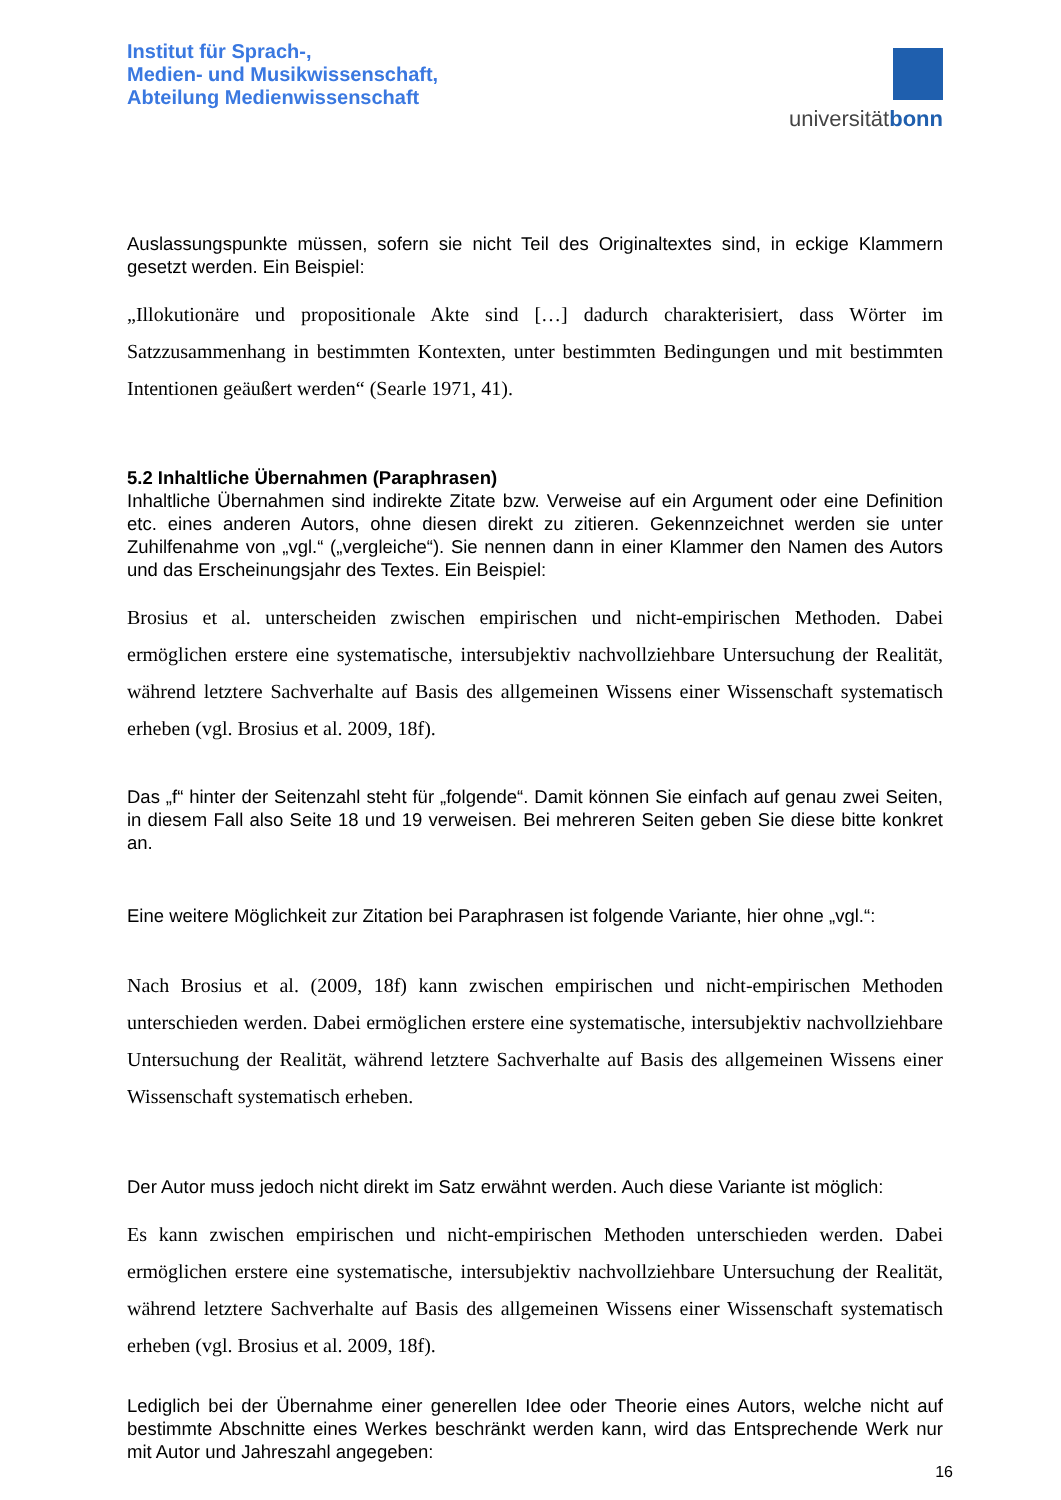Institut für Sprach-,
Medien- und Musikwissenschaft,
Abteilung Medienwissenschaft
universitätbonn
Auslassungspunkte müssen, sofern sie nicht Teil des Originaltextes sind, in eckige Klammern gesetzt werden. Ein Beispiel:
„Illokutionäre und propositionale Akte sind […] dadurch charakterisiert, dass Wörter im Satzzusammenhang in bestimmten Kontexten, unter bestimmten Bedingungen und mit bestimmten Intentionen geäußert werden“ (Searle 1971, 41).
5.2 Inhaltliche Übernahmen (Paraphrasen)
Inhaltliche Übernahmen sind indirekte Zitate bzw. Verweise auf ein Argument oder eine Definition etc. eines anderen Autors, ohne diesen direkt zu zitieren. Gekennzeichnet werden sie unter Zuhilfenahme von „vgl.“ („vergleiche“). Sie nennen dann in einer Klammer den Namen des Autors und das Erscheinungsjahr des Textes. Ein Beispiel:
Brosius et al. unterscheiden zwischen empirischen und nicht-empirischen Methoden. Dabei ermöglichen erstere eine systematische, intersubjektiv nachvollziehbare Untersuchung der Realität, während letztere Sachverhalte auf Basis des allgemeinen Wissens einer Wissenschaft systematisch erheben (vgl. Brosius et al. 2009, 18f).
Das „f“ hinter der Seitenzahl steht für „folgende“. Damit können Sie einfach auf genau zwei Seiten, in diesem Fall also Seite 18 und 19 verweisen. Bei mehreren Seiten geben Sie diese bitte konkret an.
Eine weitere Möglichkeit zur Zitation bei Paraphrasen ist folgende Variante, hier ohne „vgl.“:
Nach Brosius et al. (2009, 18f) kann zwischen empirischen und nicht-empirischen Methoden unterschieden werden. Dabei ermöglichen erstere eine systematische, intersubjektiv nachvollziehbare Untersuchung der Realität, während letztere Sachverhalte auf Basis des allgemeinen Wissens einer Wissenschaft systematisch erheben.
Der Autor muss jedoch nicht direkt im Satz erwähnt werden. Auch diese Variante ist möglich:
Es kann zwischen empirischen und nicht-empirischen Methoden unterschieden werden. Dabei ermöglichen erstere eine systematische, intersubjektiv nachvollziehbare Untersuchung der Realität, während letztere Sachverhalte auf Basis des allgemeinen Wissens einer Wissenschaft systematisch erheben (vgl. Brosius et al. 2009, 18f).
Lediglich bei der Übernahme einer generellen Idee oder Theorie eines Autors, welche nicht auf bestimmte Abschnitte eines Werkes beschränkt werden kann, wird das Entsprechende Werk nur mit Autor und Jahreszahl angegeben:
16